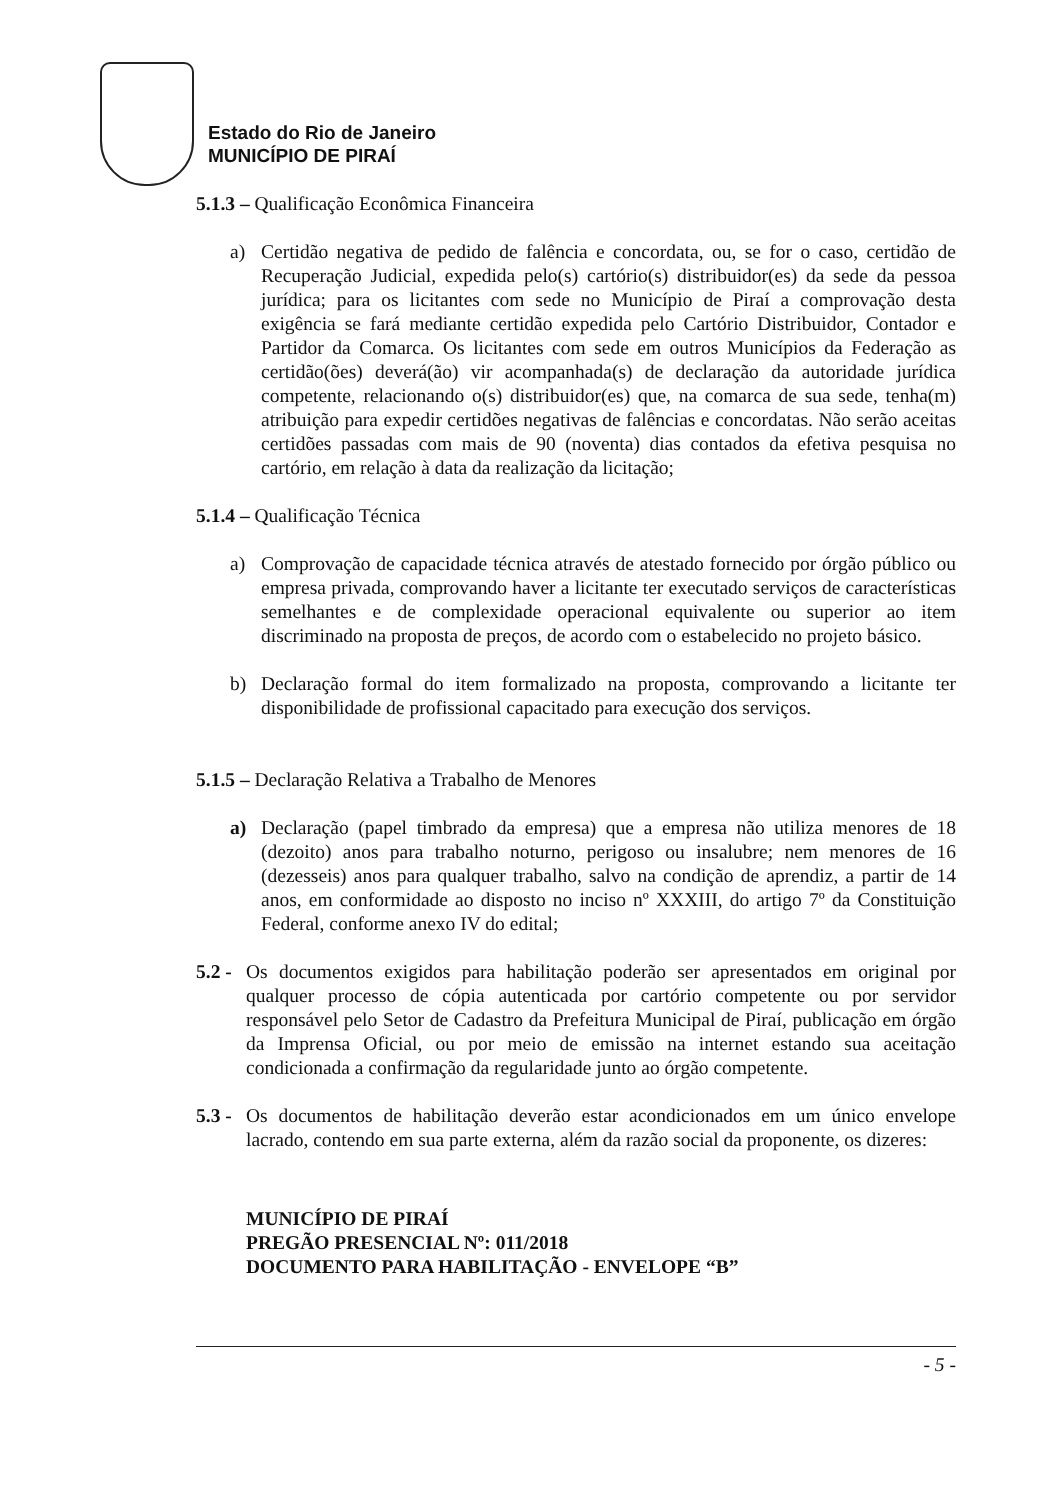Estado do Rio de Janeiro
MUNICÍPIO DE PIRAÍ
5.1.3 – Qualificação Econômica Financeira
a) Certidão negativa de pedido de falência e concordata, ou, se for o caso, certidão de Recuperação Judicial, expedida pelo(s) cartório(s) distribuidor(es) da sede da pessoa jurídica; para os licitantes com sede no Município de Piraí a comprovação desta exigência se fará mediante certidão expedida pelo Cartório Distribuidor, Contador e Partidor da Comarca. Os licitantes com sede em outros Municípios da Federação as certidão(ões) deverá(ão) vir acompanhada(s) de declaração da autoridade jurídica competente, relacionando o(s) distribuidor(es) que, na comarca de sua sede, tenha(m) atribuição para expedir certidões negativas de falências e concordatas. Não serão aceitas certidões passadas com mais de 90 (noventa) dias contados da efetiva pesquisa no cartório, em relação à data da realização da licitação;
5.1.4 – Qualificação Técnica
a) Comprovação de capacidade técnica através de atestado fornecido por órgão público ou empresa privada, comprovando haver a licitante ter executado serviços de características semelhantes e de complexidade operacional equivalente ou superior ao item discriminado na proposta de preços, de acordo com o estabelecido no projeto básico.
b) Declaração formal do item formalizado na proposta, comprovando a licitante ter disponibilidade de profissional capacitado para execução dos serviços.
5.1.5 – Declaração Relativa a Trabalho de Menores
a) Declaração (papel timbrado da empresa) que a empresa não utiliza menores de 18 (dezoito) anos para trabalho noturno, perigoso ou insalubre; nem menores de 16 (dezesseis) anos para qualquer trabalho, salvo na condição de aprendiz, a partir de 14 anos, em conformidade ao disposto no inciso nº XXXIII, do artigo 7º da Constituição Federal, conforme anexo IV do edital;
5.2 -
Os documentos exigidos para habilitação poderão ser apresentados em original por qualquer processo de cópia autenticada por cartório competente ou por servidor responsável pelo Setor de Cadastro da Prefeitura Municipal de Piraí, publicação em órgão da Imprensa Oficial, ou por meio de emissão na internet estando sua aceitação condicionada a confirmação da regularidade junto ao órgão competente.
5.3 -
Os documentos de habilitação deverão estar acondicionados em um único envelope lacrado, contendo em sua parte externa, além da razão social da proponente, os dizeres:
MUNICÍPIO DE PIRAÍ
PREGÃO PRESENCIAL Nº: 011/2018
DOCUMENTO PARA HABILITAÇÃO - ENVELOPE “B”
- 5 -